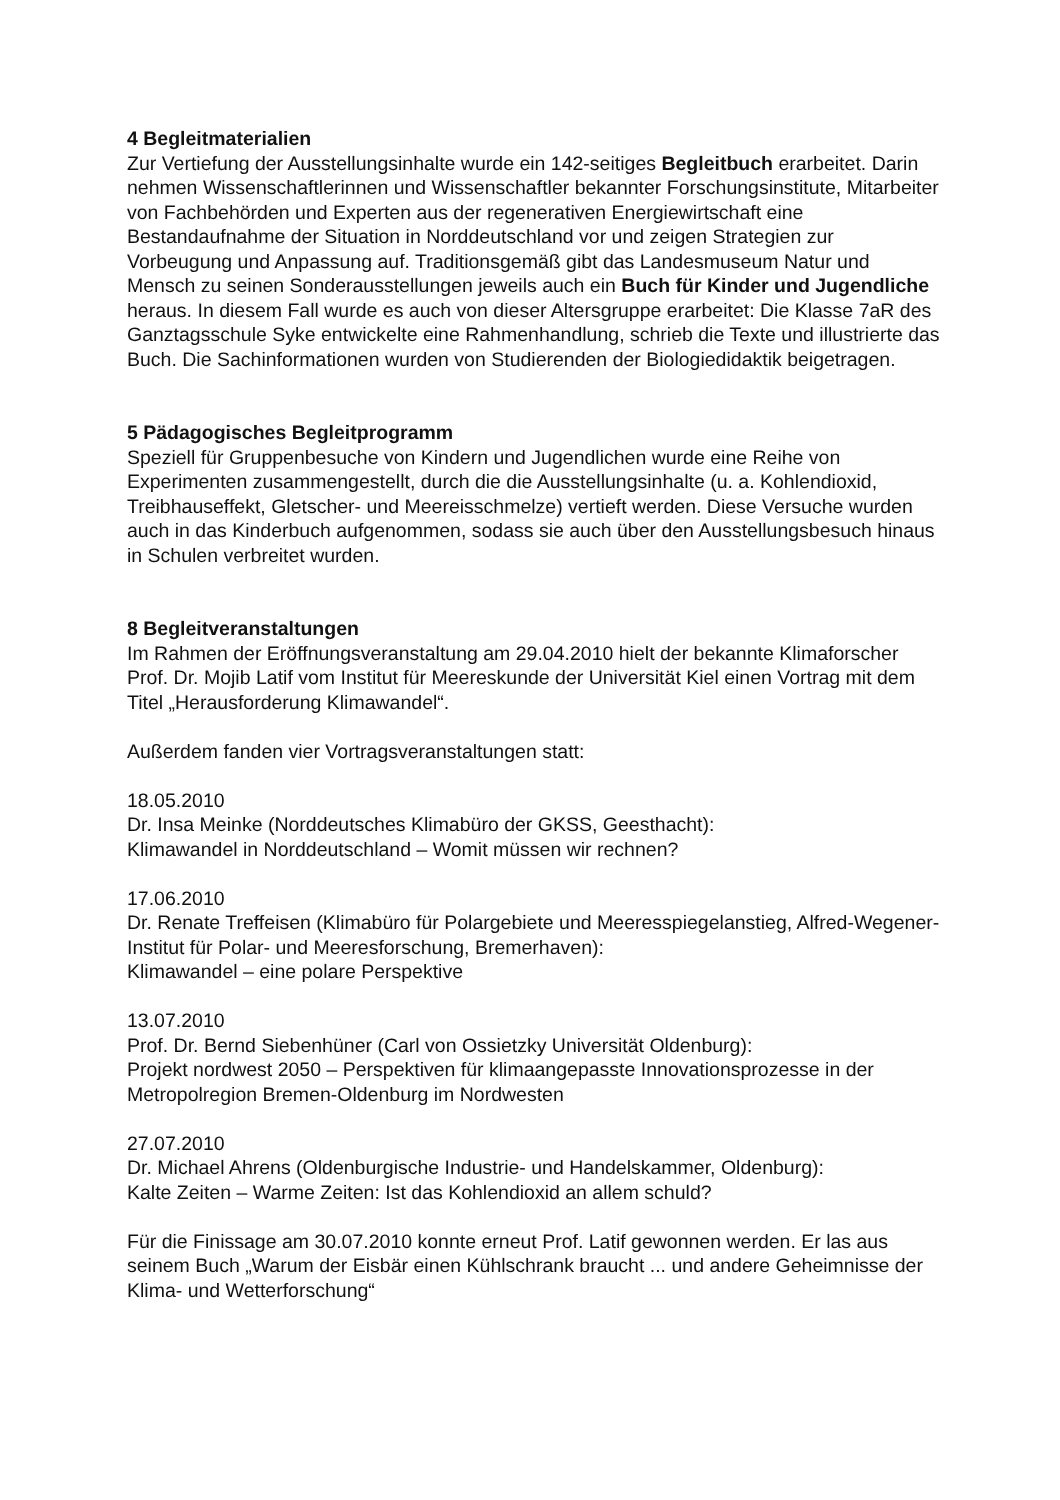4 Begleitmaterialien
Zur Vertiefung der Ausstellungsinhalte wurde ein 142-seitiges Begleitbuch erarbeitet. Darin nehmen Wissenschaftlerinnen und Wissenschaftler bekannter Forschungsinstitute, Mitarbeiter von Fachbehörden und Experten aus der regenerativen Energiewirtschaft eine Bestandaufnahme der Situation in Norddeutschland vor und zeigen Strategien zur Vorbeugung und Anpassung auf. Traditionsgemäß gibt das Landesmuseum Natur und Mensch zu seinen Sonderausstellungen jeweils auch ein Buch für Kinder und Jugendliche heraus. In diesem Fall wurde es auch von dieser Altersgruppe erarbeitet: Die Klasse 7aR des Ganztagsschule Syke entwickelte eine Rahmenhandlung, schrieb die Texte und illustrierte das Buch. Die Sachinformationen wurden von Studierenden der Biologiedidaktik beigetragen.
5 Pädagogisches Begleitprogramm
Speziell für Gruppenbesuche von Kindern und Jugendlichen wurde eine Reihe von Experimenten zusammengestellt, durch die die Ausstellungsinhalte (u. a. Kohlendioxid, Treibhauseffekt, Gletscher- und Meereisschmelze) vertieft werden. Diese Versuche wurden auch in das Kinderbuch aufgenommen, sodass sie auch über den Ausstellungsbesuch hinaus in Schulen verbreitet wurden.
8 Begleitveranstaltungen
Im Rahmen der Eröffnungsveranstaltung am 29.04.2010 hielt der bekannte Klimaforscher Prof. Dr. Mojib Latif vom Institut für Meereskunde der Universität Kiel einen Vortrag mit dem Titel „Herausforderung Klimawandel“.
Außerdem fanden vier Vortragsveranstaltungen statt:
18.05.2010
Dr. Insa Meinke (Norddeutsches Klimabüro der GKSS, Geesthacht):
Klimawandel in Norddeutschland – Womit müssen wir rechnen?
17.06.2010
Dr. Renate Treffeisen (Klimabüro für Polargebiete und Meeresspiegelanstieg, Alfred-Wegener-Institut für Polar- und Meeresforschung, Bremerhaven):
Klimawandel – eine polare Perspektive
13.07.2010
Prof. Dr. Bernd Siebenhüner (Carl von Ossietzky Universität Oldenburg):
Projekt nordwest 2050 – Perspektiven für klimaangepasste Innovationsprozesse in der Metropolregion Bremen-Oldenburg im Nordwesten
27.07.2010
Dr. Michael Ahrens (Oldenburgische Industrie- und Handelskammer, Oldenburg):
Kalte Zeiten – Warme Zeiten: Ist das Kohlendioxid an allem schuld?
Für die Finissage am 30.07.2010 konnte erneut Prof. Latif gewonnen werden. Er las aus seinem Buch „Warum der Eisbär einen Kühlschrank braucht ... und andere Geheimnisse der Klima- und Wetterforschung“